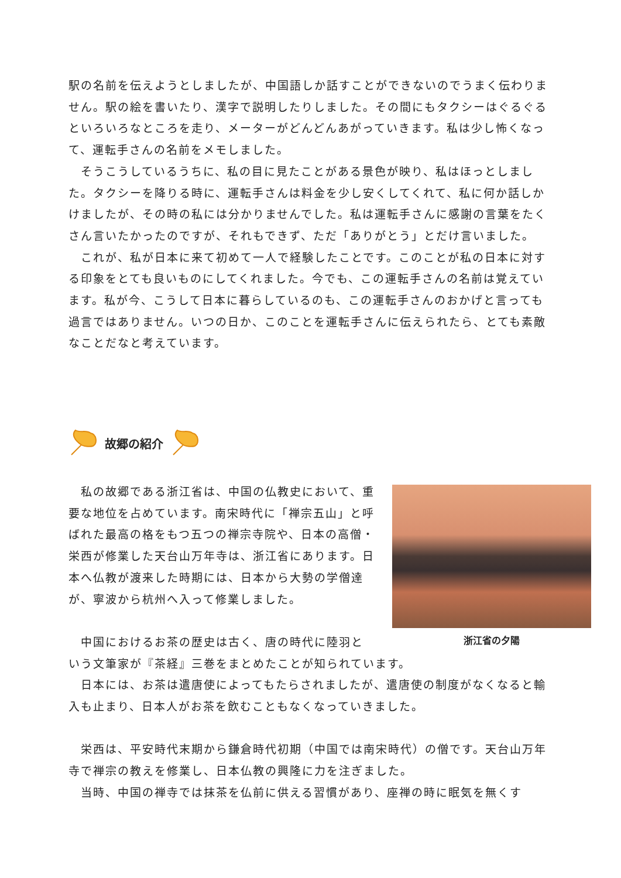駅の名前を伝えようとしましたが、中国語しか話すことができないのでうまく伝わりません。駅の絵を書いたり、漢字で説明したりしました。その間にもタクシーはぐるぐるといろいろなところを走り、メーターがどんどんあがっていきます。私は少し怖くなって、運転手さんの名前をメモしました。
　そうこうしているうちに、私の目に見たことがある景色が映り、私はほっとしました。タクシーを降りる時に、運転手さんは料金を少し安くしてくれて、私に何か話しかけましたが、その時の私には分かりませんでした。私は運転手さんに感謝の言葉をたくさん言いたかったのですが、それもできず、ただ「ありがとう」とだけ言いました。
　これが、私が日本に来て初めて一人で経験したことです。このことが私の日本に対する印象をとても良いものにしてくれました。今でも、この運転手さんの名前は覚えています。私が今、こうして日本に暮らしているのも、この運転手さんのおかげと言っても過言ではありません。いつの日か、このことを運転手さんに伝えられたら、とても素敵なことだなと考えています。
故郷の紹介
　私の故郷である浙江省は、中国の仏教史において、重要な地位を占めています。南宋時代に「禅宗五山」と呼ばれた最高の格をもつ五つの禅宗寺院や、日本の高僧・栄西が修業した天台山万年寺は、浙江省にあります。日本へ仏教が渡来した時期には、日本から大勢の学僧達が、寧波から杭州へ入って修業しました。
　中国におけるお茶の歴史は古く、唐の時代に陸羽と
いう文筆家が『茶経』三巻をまとめたことが知られています。
　日本には、お茶は遣唐使によってもたらされましたが、遣唐使の制度がなくなると輸入も止まり、日本人がお茶を飲むこともなくなっていきました。
　栄西は、平安時代末期から鎌倉時代初期（中国では南宋時代）の僧です。天台山万年寺で禅宗の教えを修業し、日本仏教の興隆に力を注ぎました。
　当時、中国の禅寺では抹茶を仏前に供える習慣があり、座禅の時に眠気を無くす
浙江省の夕陽